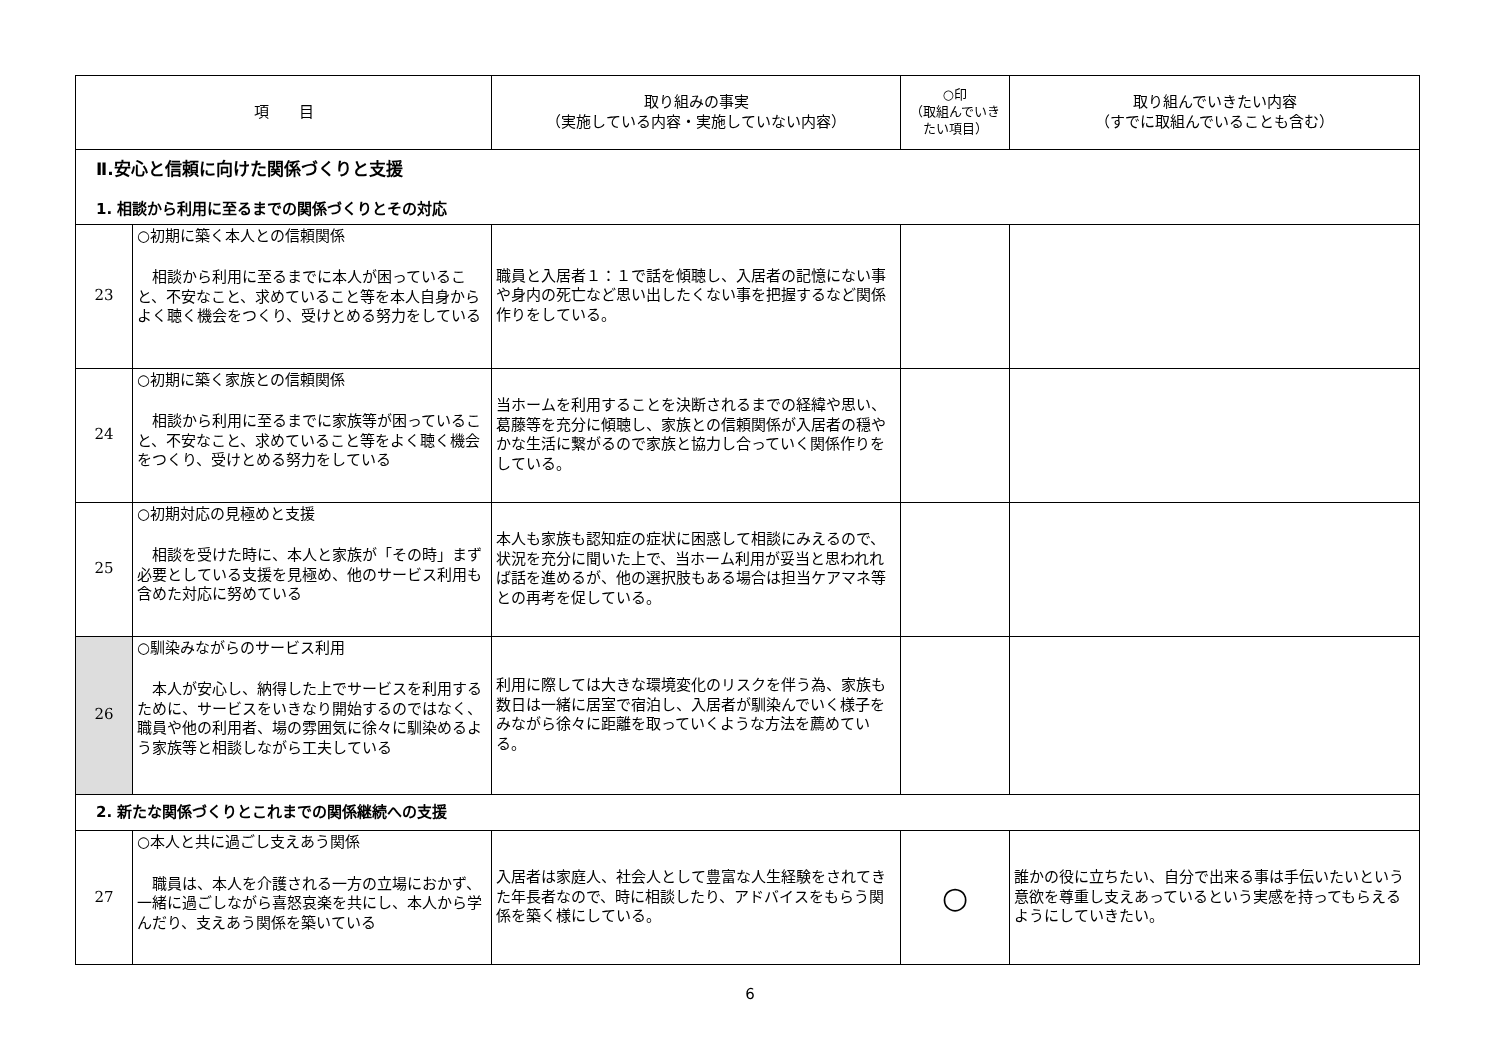| 項 目 | | 取り組みの事実 （実施している内容・実施していない内容） | ○印 （取組んでいきたい項目） | 取り組んでいきたい内容 （すでに取組んでいることも含む） |
| --- | --- | --- | --- | --- |
| Ⅱ.安心と信頼に向けた関係づくりと支援 1. 相談から利用に至るまでの関係づくりとその対応 | | | | |
| 23 | ○初期に築く本人との信頼関係 相談から利用に至るまでに本人が困っていること、不安なこと、求めていること等を本人自身からよく聴く機会をつくり、受けとめる努力をしている | 職員と入居者１：１で話を傾聴し、入居者の記憶にない事や身内の死亡など思い出したくない事を把握するなど関係作りをしている。 | | |
| 24 | ○初期に築く家族との信頼関係 相談から利用に至るまでに家族等が困っていること、不安なこと、求めていること等をよく聴く機会をつくり、受けとめる努力をしている | 当ホームを利用することを決断されるまでの経緯や思い、葛藤等を充分に傾聴し、家族との信頼関係が入居者の穏やかな生活に繋がるので家族と協力し合っていく関係作りをしている。 | | |
| 25 | ○初期対応の見極めと支援 相談を受けた時に、本人と家族が「その時」まず必要としている支援を見極め、他のサービス利用も含めた対応に努めている | 本人も家族も認知症の症状に困惑して相談にみえるので、状況を充分に聞いた上で、当ホーム利用が妥当と思われれば話を進めるが、他の選択肢もある場合は担当ケアマネ等との再考を促している。 | | |
| 26 | ○馴染みながらのサービス利用 本人が安心し、納得した上でサービスを利用するために、サービスをいきなり開始するのではなく、職員や他の利用者、場の雰囲気に徐々に馴染めるよう家族等と相談しながら工夫している | 利用に際しては大きな環境変化のリスクを伴う為、家族も数日は一緒に居室で宿泊し、入居者が馴染んでいく様子をみながら徐々に距離を取っていくような方法を薦めている。 | | |
| 2. 新たな関係づくりとこれまでの関係継続への支援 | | | | |
| 27 | ○本人と共に過ごし支えあう関係 職員は、本人を介護される一方の立場におかず、一緒に過ごしながら喜怒哀楽を共にし、本人から学んだり、支えあう関係を築いている | 入居者は家庭人、社会人として豊富な人生経験をされてきた年長者なので、時に相談したり、アドバイスをもらう関係を築く様にしている。 | ○ | 誰かの役に立ちたい、自分で出来る事は手伝いたいという意欲を尊重し支えあっているという実感を持ってもらえるようにしていきたい。 |
6